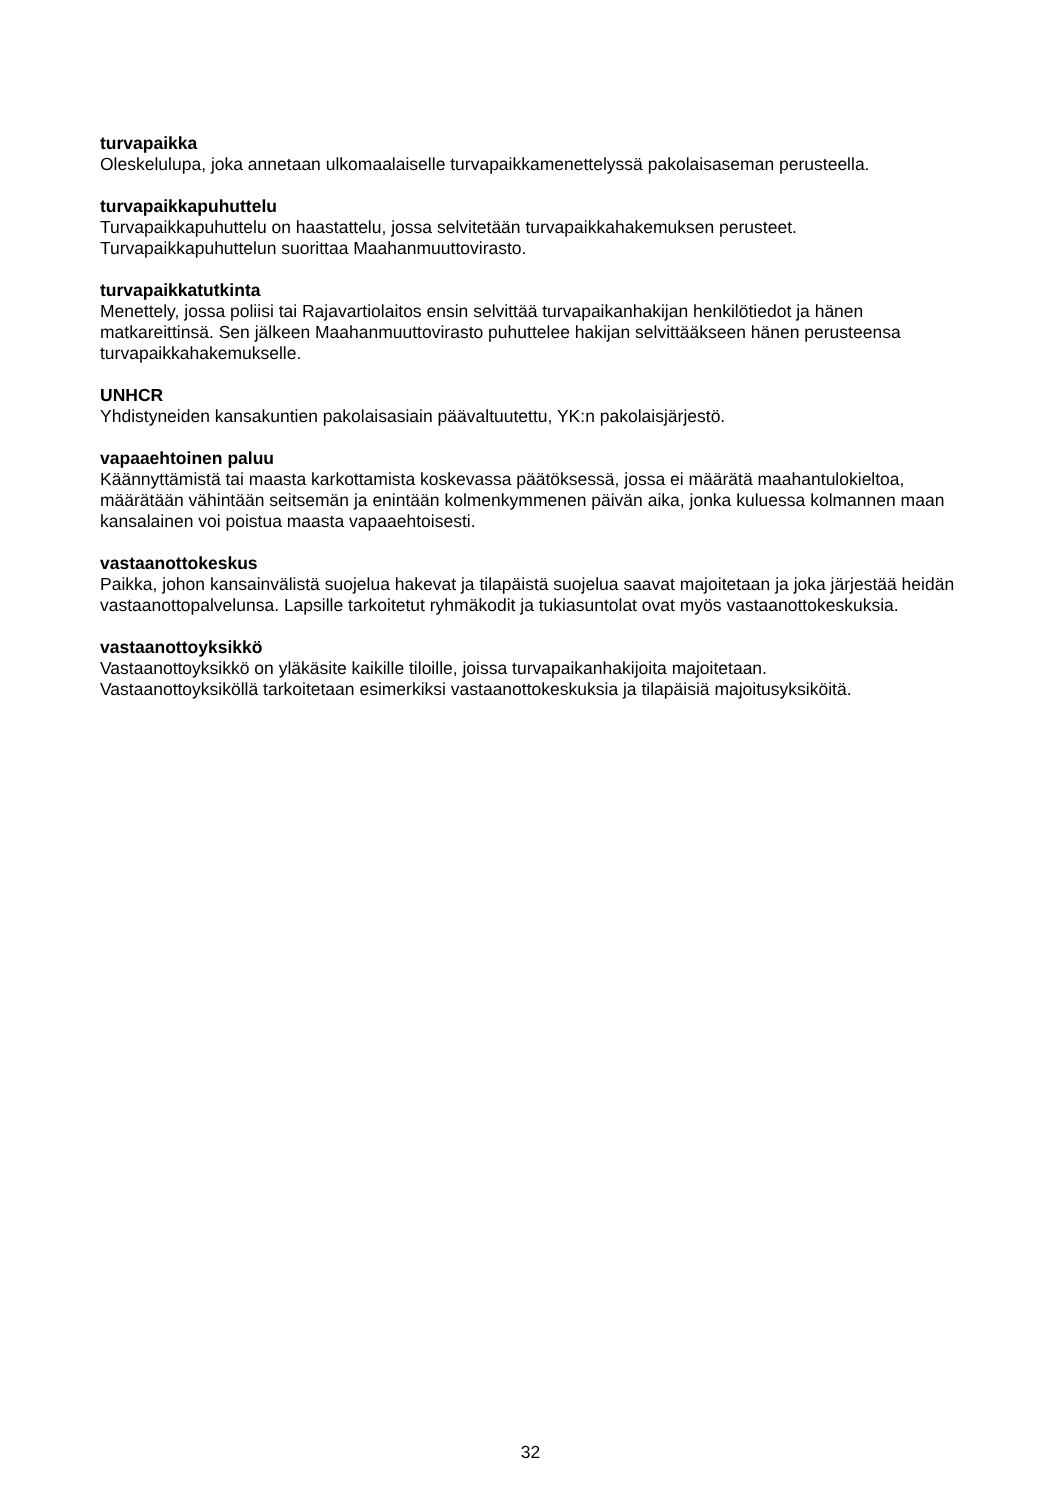turvapaikka
Oleskelulupa, joka annetaan ulkomaalaiselle turvapaikkamenettelyssä pakolaisaseman perusteella.
turvapaikkapuhuttelu
Turvapaikkapuhuttelu on haastattelu, jossa selvitetään turvapaikkahakemuksen perusteet.
Turvapaikkapuhuttelun suorittaa Maahanmuuttovirasto.
turvapaikkatutkinta
Menettely, jossa poliisi tai Rajavartiolaitos ensin selvittää turvapaikanhakijan henkilötiedot ja hänen matkareittinsä. Sen jälkeen Maahanmuuttovirasto puhuttelee hakijan selvittääkseen hänen perusteensa turvapaikkahakemukselle.
UNHCR
Yhdistyneiden kansakuntien pakolaisasiain päävaltuutettu, YK:n pakolaisjärjestö.
vapaaehtoinen paluu
Käännyttämistä tai maasta karkottamista koskevassa päätöksessä, jossa ei määrätä maahantulokieltoa, määrätään vähintään seitsemän ja enintään kolmenkymmenen päivän aika, jonka kuluessa kolmannen maan kansalainen voi poistua maasta vapaaehtoisesti.
vastaanottokeskus
Paikka, johon kansainvälistä suojelua hakevat ja tilapäistä suojelua saavat majoitetaan ja joka järjestää heidän vastaanottopalvelunsa. Lapsille tarkoitetut ryhmäkodit ja tukiasuntolat ovat myös vastaanottokeskuksia.
vastaanottoyksikkö
Vastaanottoyksikkö on yläkäsite kaikille tiloille, joissa turvapaikanhakijoita majoitetaan.
Vastaanottoyksiköllä tarkoitetaan esimerkiksi vastaanottokeskuksia ja tilapäisiä majoitusyksiköitä.
32